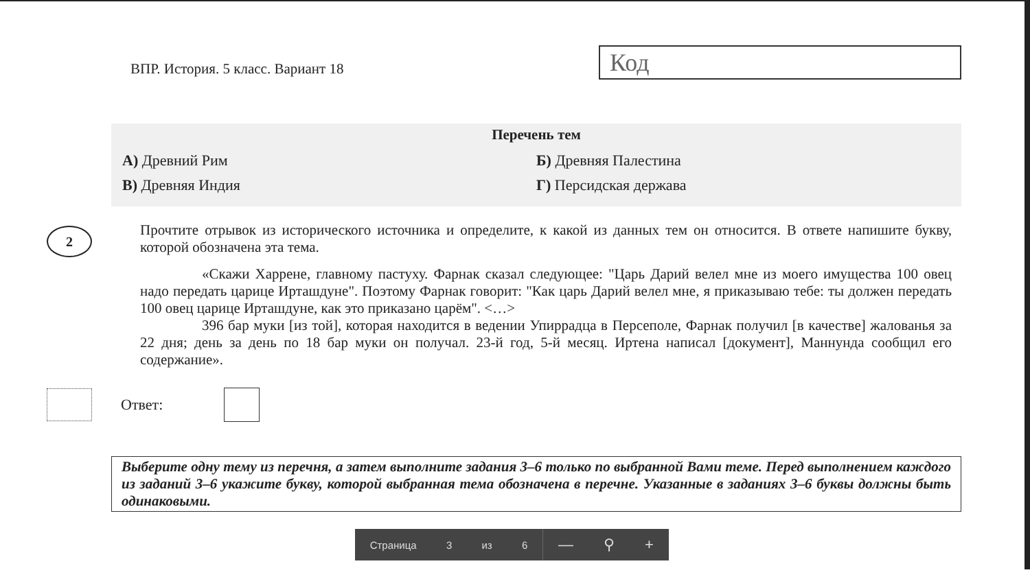ВПР. История. 5 класс. Вариант 18
Код
Перечень тем
А) Древний Рим Б) Древняя Палестина
В) Древняя Индия Г) Персидская держава
2
Прочтите отрывок из исторического источника и определите, к какой из данных тем он относится. В ответе напишите букву, которой обозначена эта тема.
«Скажи Харрене, главному пастуху. Фарнак сказал следующее: "Царь Дарий велел мне из моего имущества 100 овец надо передать царице Ирташдуне". Поэтому Фарнак говорит: "Как царь Дарий велел мне, я приказываю тебе: ты должен передать 100 овец царице Ирташдуне, как это приказано царём". <…>
396 бар муки [из той], которая находится в ведении Упиррадца в Персеполе, Фарнак получил [в качестве] жалованья за 22 дня; день за день по 18 бар муки он получал. 23-й год, 5-й месяц. Иртена написал [документ], Маннунда сообщил его содержание».
Ответ:
Выберите одну тему из перечня, а затем выполните задания 3–6 только по выбранной Вами теме. Перед выполнением каждого из заданий 3–6 укажите букву, которой выбранная тема обозначена в перечне. Указанные в заданиях 3–6 буквы должны быть одинаковыми.
Страница 3 из 6
— ⚲ +